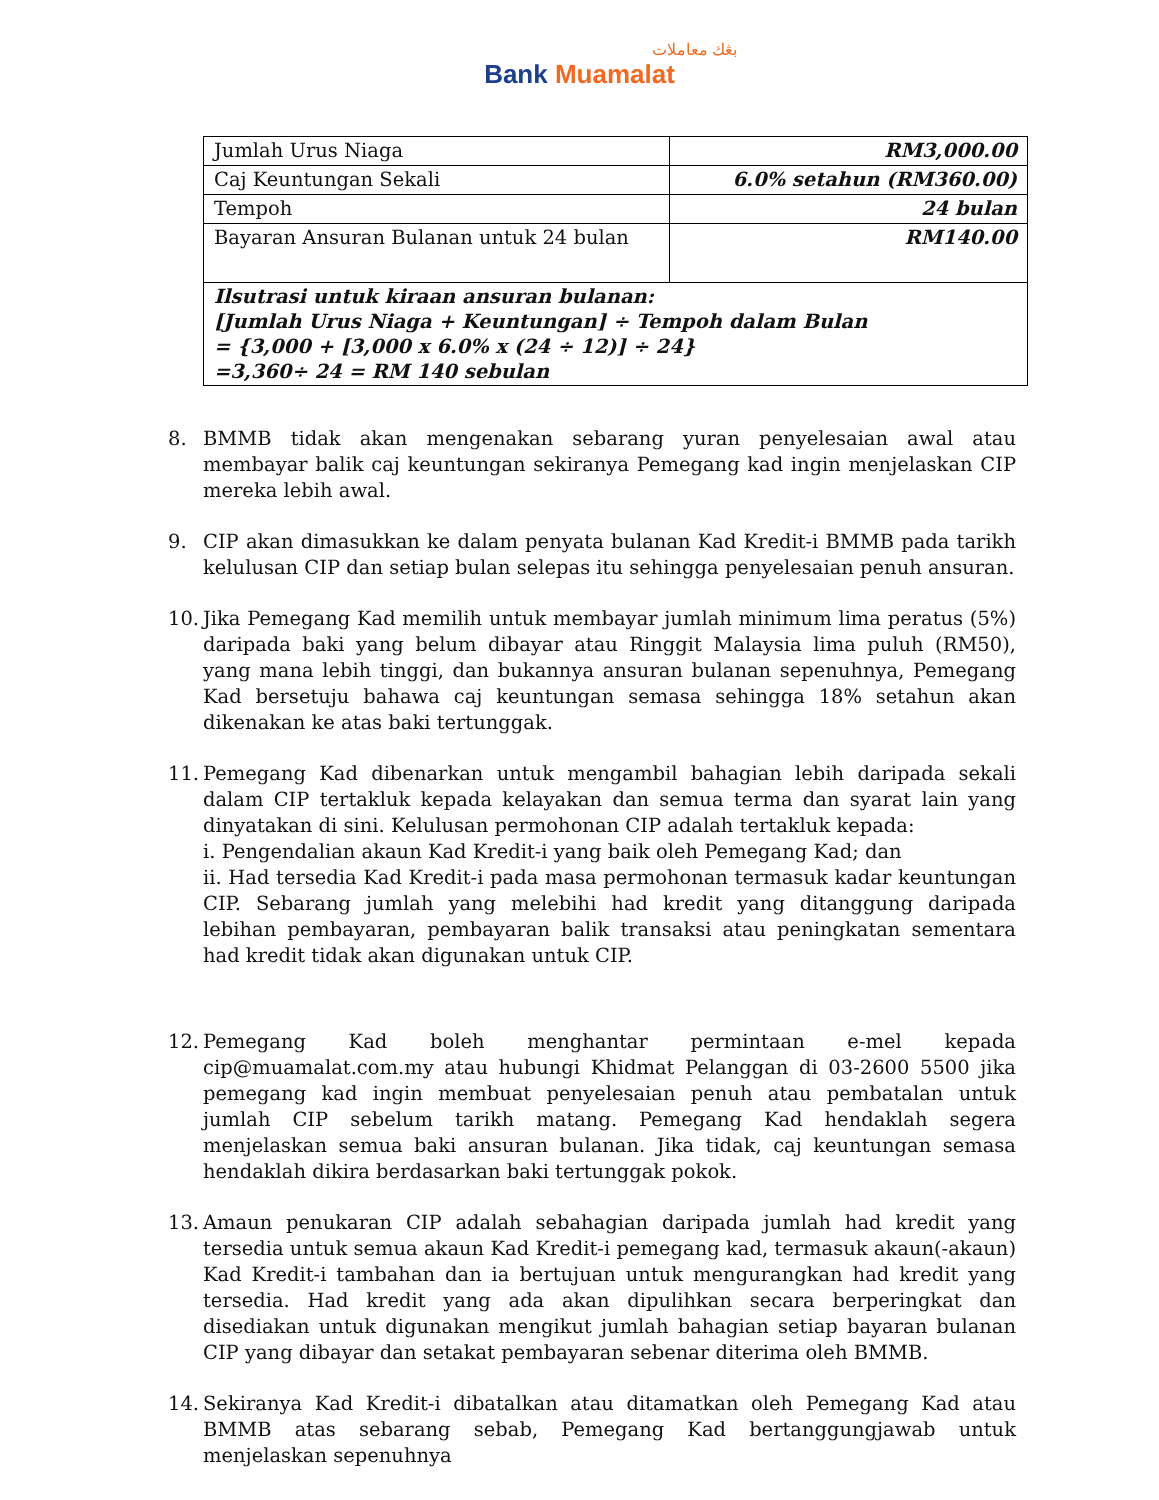بڠك معاملات
Bank Muamalat
| Jumlah Urus Niaga | RM3,000.00 |
| Caj Keuntungan Sekali | 6.0% setahun (RM360.00) |
| Tempoh | 24 bulan |
| Bayaran Ansuran Bulanan untuk 24 bulan | RM140.00 |
| Ilsutrasi untuk kiraan ansuran bulanan: [Jumlah Urus Niaga + Keuntungan] ÷ Tempoh dalam Bulan = {3,000 + [3,000 x 6.0% x (24 ÷ 12)] ÷ 24} =3,360÷ 24 = RM 140 sebulan | |
8. BMMB tidak akan mengenakan sebarang yuran penyelesaian awal atau membayar balik caj keuntungan sekiranya Pemegang kad ingin menjelaskan CIP mereka lebih awal.
9. CIP akan dimasukkan ke dalam penyata bulanan Kad Kredit-i BMMB pada tarikh kelulusan CIP dan setiap bulan selepas itu sehingga penyelesaian penuh ansuran.
10. Jika Pemegang Kad memilih untuk membayar jumlah minimum lima peratus (5%) daripada baki yang belum dibayar atau Ringgit Malaysia lima puluh (RM50), yang mana lebih tinggi, dan bukannya ansuran bulanan sepenuhnya, Pemegang Kad bersetuju bahawa caj keuntungan semasa sehingga 18% setahun akan dikenakan ke atas baki tertunggak.
11. Pemegang Kad dibenarkan untuk mengambil bahagian lebih daripada sekali dalam CIP tertakluk kepada kelayakan dan semua terma dan syarat lain yang dinyatakan di sini. Kelulusan permohonan CIP adalah tertakluk kepada:
i. Pengendalian akaun Kad Kredit-i yang baik oleh Pemegang Kad; dan
ii. Had tersedia Kad Kredit-i pada masa permohonan termasuk kadar keuntungan CIP. Sebarang jumlah yang melebihi had kredit yang ditanggung daripada lebihan pembayaran, pembayaran balik transaksi atau peningkatan sementara had kredit tidak akan digunakan untuk CIP.
12. Pemegang Kad boleh menghantar permintaan e-mel kepada cip@muamalat.com.my atau hubungi Khidmat Pelanggan di 03-2600 5500 jika pemegang kad ingin membuat penyelesaian penuh atau pembatalan untuk jumlah CIP sebelum tarikh matang. Pemegang Kad hendaklah segera menjelaskan semua baki ansuran bulanan. Jika tidak, caj keuntungan semasa hendaklah dikira berdasarkan baki tertunggak pokok.
13. Amaun penukaran CIP adalah sebahagian daripada jumlah had kredit yang tersedia untuk semua akaun Kad Kredit-i pemegang kad, termasuk akaun(-akaun) Kad Kredit-i tambahan dan ia bertujuan untuk mengurangkan had kredit yang tersedia. Had kredit yang ada akan dipulihkan secara berperingkat dan disediakan untuk digunakan mengikut jumlah bahagian setiap bayaran bulanan CIP yang dibayar dan setakat pembayaran sebenar diterima oleh BMMB.
14. Sekiranya Kad Kredit-i dibatalkan atau ditamatkan oleh Pemegang Kad atau BMMB atas sebarang sebab, Pemegang Kad bertanggungjawab untuk menjelaskan sepenuhnya